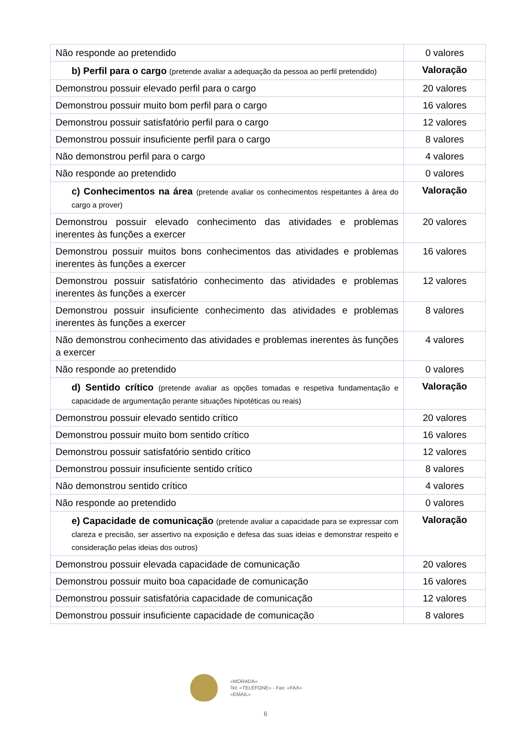| Não responde ao pretendido | 0 valores |
| b) Perfil para o cargo (pretende avaliar a adequação da pessoa ao perfil pretendido) | Valoração |
| Demonstrou possuir elevado perfil para o cargo | 20 valores |
| Demonstrou possuir muito bom perfil para o cargo | 16 valores |
| Demonstrou possuir satisfatório perfil para o cargo | 12 valores |
| Demonstrou possuir insuficiente perfil para o cargo | 8 valores |
| Não demonstrou perfil para o cargo | 4 valores |
| Não responde ao pretendido | 0 valores |
| c) Conhecimentos na área (pretende avaliar os conhecimentos respeitantes à área do cargo a prover) | Valoração |
| Demonstrou possuir elevado conhecimento das atividades e problemas inerentes às funções a exercer | 20 valores |
| Demonstrou possuir muitos bons conhecimentos das atividades e problemas inerentes às funções a exercer | 16 valores |
| Demonstrou possuir satisfatório conhecimento das atividades e problemas inerentes às funções a exercer | 12 valores |
| Demonstrou possuir insuficiente conhecimento das atividades e problemas inerentes às funções a exercer | 8 valores |
| Não demonstrou conhecimento das atividades e problemas inerentes às funções a exercer | 4 valores |
| Não responde ao pretendido | 0 valores |
| d) Sentido crítico (pretende avaliar as opções tomadas e respetiva fundamentação e capacidade de argumentação perante situações hipotéticas ou reais) | Valoração |
| Demonstrou possuir elevado sentido crítico | 20 valores |
| Demonstrou possuir muito bom sentido crítico | 16 valores |
| Demonstrou possuir satisfatório sentido crítico | 12 valores |
| Demonstrou possuir insuficiente sentido crítico | 8 valores |
| Não demonstrou sentido crítico | 4 valores |
| Não responde ao pretendido | 0 valores |
| e) Capacidade de comunicação (pretende avaliar a capacidade para se expressar com clareza e precisão, ser assertivo na exposição e defesa das suas ideias e demonstrar respeito e consideração pelas ideias dos outros) | Valoração |
| Demonstrou possuir elevada capacidade de comunicação | 20 valores |
| Demonstrou possuir muito boa capacidade de comunicação | 16 valores |
| Demonstrou possuir satisfatória capacidade de comunicação | 12 valores |
| Demonstrou possuir insuficiente capacidade de comunicação | 8 valores |
«MORADA»
Tel: «TELEFONE» - Fax: «FAX»
«EMAIL»
6